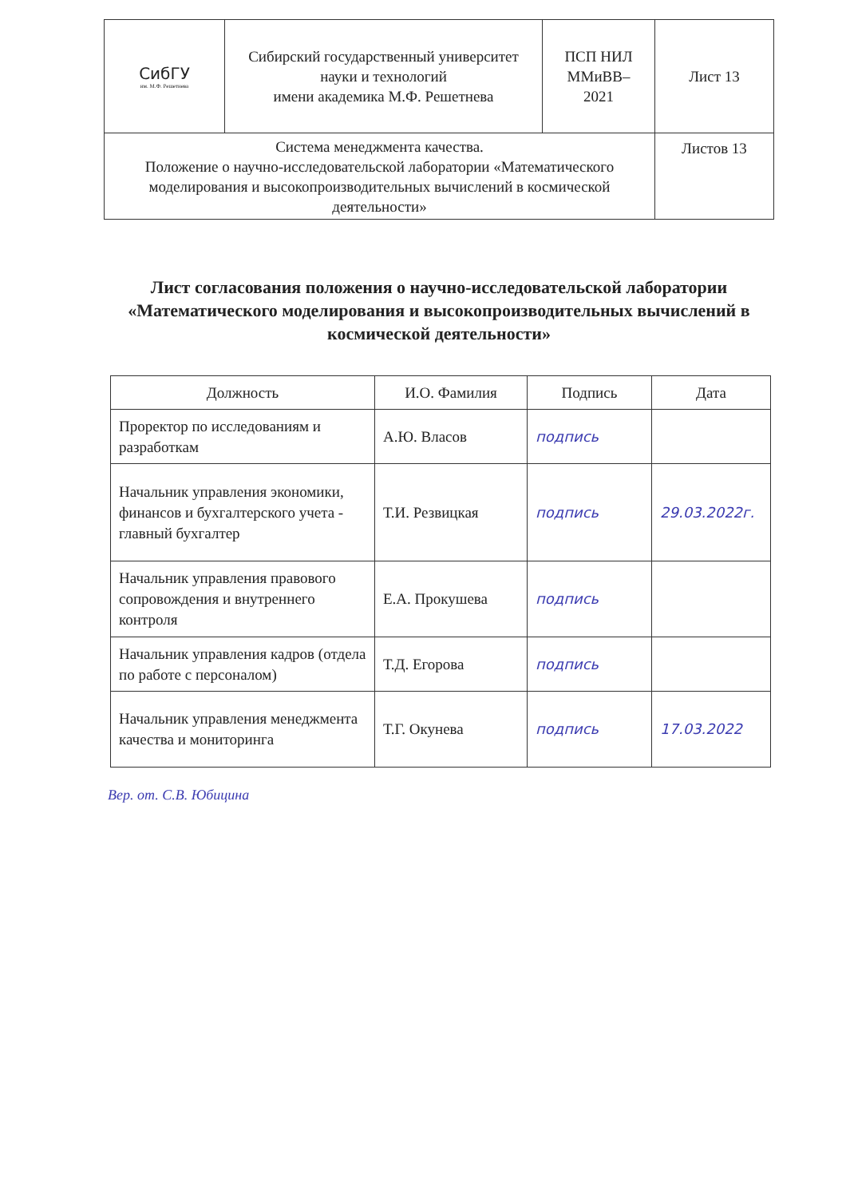| СибГУ им. М.Ф. Решетнева | Сибирский государственный университет науки и технологий имени академика М.Ф. Решетнева | ПСП НИЛ ММиВВ– 2021 | Лист 13 |
| Система менеджмента качества. Положение о научно-исследовательской лаборатории «Математического моделирования и высокопроизводительных вычислений в космической деятельности» | | | Листов 13 |
Лист согласования положения о научно-исследовательской лаборатории «Математического моделирования и высокопроизводительных вычислений в космической деятельности»
| Должность | И.О. Фамилия | Подпись | Дата |
| --- | --- | --- | --- |
| Проректор по исследованиям и разработкам | А.Ю. Власов | подпись | |
| Начальник управления экономики, финансов и бухгалтерского учета - главный бухгалтер | Т.И. Резвицкая | подпись | 29.03.2022г. |
| Начальник управления правового сопровождения и внутреннего контроля | Е.А. Прокушева | подпись | |
| Начальник управления кадров (отдела по работе с персоналом) | Т.Д. Егорова | подпись | |
| Начальник управления менеджмента качества и мониторинга | Т.Г. Окунева | подпись | 17.03.2022 |
Вер. от. С.В. Юбицина